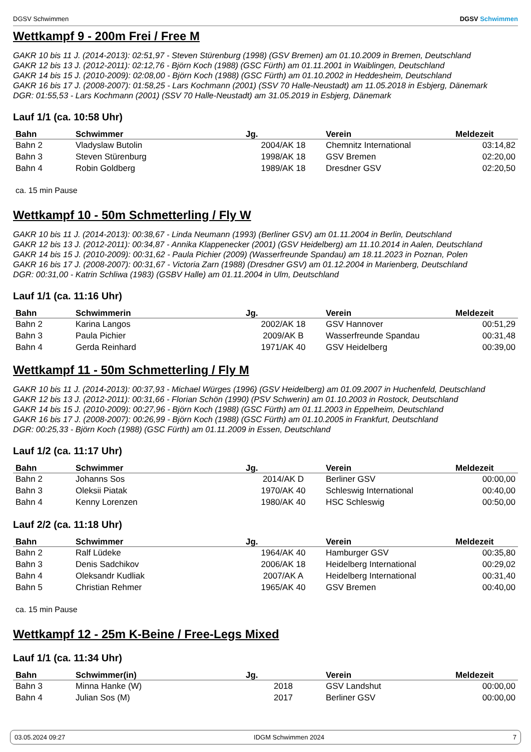DGSV Schwimmen DGSV Schwimmen
Wettkampf 9 - 200m Frei / Free M
GAKR 10 bis 11 J. (2014-2013): 02:51,97 - Steven Stürenburg (1998) (GSV Bremen) am 01.10.2009 in Bremen, Deutschland
GAKR 12 bis 13 J. (2012-2011): 02:12,76 - Björn Koch (1988) (GSC Fürth) am 01.11.2001 in Waiblingen, Deutschland
GAKR 14 bis 15 J. (2010-2009): 02:08,00 - Björn Koch (1988) (GSC Fürth) am 01.10.2002 in Heddesheim, Deutschland
GAKR 16 bis 17 J. (2008-2007): 01:58,25 - Lars Kochmann (2001) (SSV 70 Halle-Neustadt) am 11.05.2018 in Esbjerg, Dänemark
DGR: 01:55,53 - Lars Kochmann (2001) (SSV 70 Halle-Neustadt) am 31.05.2019 in Esbjerg, Dänemark
Lauf 1/1 (ca. 10:58 Uhr)
| Bahn | Schwimmer | Jg. | Verein | Meldezeit |
| --- | --- | --- | --- | --- |
| Bahn 2 | Vladyslaw Butolin | 2004/AK 18 | Chemnitz International | 03:14,82 |
| Bahn 3 | Steven Stürenburg | 1998/AK 18 | GSV Bremen | 02:20,00 |
| Bahn 4 | Robin Goldberg | 1989/AK 18 | Dresdner GSV | 02:20,50 |
ca. 15 min Pause
Wettkampf 10 - 50m Schmetterling / Fly W
GAKR 10 bis 11 J. (2014-2013): 00:38,67 - Linda Neumann (1993) (Berliner GSV) am 01.11.2004 in Berlin, Deutschland
GAKR 12 bis 13 J. (2012-2011): 00:34,87 - Annika Klappenecker (2001) (GSV Heidelberg) am 11.10.2014 in Aalen, Deutschland
GAKR 14 bis 15 J. (2010-2009): 00:31,62 - Paula Pichier (2009) (Wasserfreunde Spandau) am 18.11.2023 in Poznan, Polen
GAKR 16 bis 17 J. (2008-2007): 00:31,67 - Victoria Zarn (1988) (Dresdner GSV) am 01.12.2004 in Marienberg, Deutschland
DGR: 00:31,00 - Katrin Schliwa (1983) (GSBV Halle) am 01.11.2004 in Ulm, Deutschland
Lauf 1/1 (ca. 11:16 Uhr)
| Bahn | Schwimmerin | Jg. | Verein | Meldezeit |
| --- | --- | --- | --- | --- |
| Bahn 2 | Karina Langos | 2002/AK 18 | GSV Hannover | 00:51,29 |
| Bahn 3 | Paula Pichier | 2009/AK B | Wasserfreunde Spandau | 00:31,48 |
| Bahn 4 | Gerda Reinhard | 1971/AK 40 | GSV Heidelberg | 00:39,00 |
Wettkampf 11 - 50m Schmetterling / Fly M
GAKR 10 bis 11 J. (2014-2013): 00:37,93 - Michael Würges (1996) (GSV Heidelberg) am 01.09.2007 in Huchenfeld, Deutschland
GAKR 12 bis 13 J. (2012-2011): 00:31,66 - Florian Schön (1990) (PSV Schwerin) am 01.10.2003 in Rostock, Deutschland
GAKR 14 bis 15 J. (2010-2009): 00:27,96 - Björn Koch (1988) (GSC Fürth) am 01.11.2003 in Eppelheim, Deutschland
GAKR 16 bis 17 J. (2008-2007): 00:26,99 - Björn Koch (1988) (GSC Fürth) am 01.10.2005 in Frankfurt, Deutschland
DGR: 00:25,33 - Björn Koch (1988) (GSC Fürth) am 01.11.2009 in Essen, Deutschland
Lauf 1/2 (ca. 11:17 Uhr)
| Bahn | Schwimmer | Jg. | Verein | Meldezeit |
| --- | --- | --- | --- | --- |
| Bahn 2 | Johanns Sos | 2014/AK D | Berliner GSV | 00:00,00 |
| Bahn 3 | Oleksii Piatak | 1970/AK 40 | Schleswig International | 00:40,00 |
| Bahn 4 | Kenny Lorenzen | 1980/AK 40 | HSC Schleswig | 00:50,00 |
Lauf 2/2 (ca. 11:18 Uhr)
| Bahn | Schwimmer | Jg. | Verein | Meldezeit |
| --- | --- | --- | --- | --- |
| Bahn 2 | Ralf Lüdeke | 1964/AK 40 | Hamburger GSV | 00:35,80 |
| Bahn 3 | Denis Sadchikov | 2006/AK 18 | Heidelberg International | 00:29,02 |
| Bahn 4 | Oleksandr Kudliak | 2007/AK A | Heidelberg International | 00:31,40 |
| Bahn 5 | Christian Rehmer | 1965/AK 40 | GSV Bremen | 00:40,00 |
ca. 15 min Pause
Wettkampf 12 - 25m K-Beine / Free-Legs Mixed
Lauf 1/1 (ca. 11:34 Uhr)
| Bahn | Schwimmer(in) | Jg. | Verein | Meldezeit |
| --- | --- | --- | --- | --- |
| Bahn 3 | Minna Hanke (W) | 2018 | GSV Landshut | 00:00,00 |
| Bahn 4 | Julian Sos (M) | 2017 | Berliner GSV | 00:00,00 |
03.05.2024 09:27 IDGM Schwimmen 2024 7